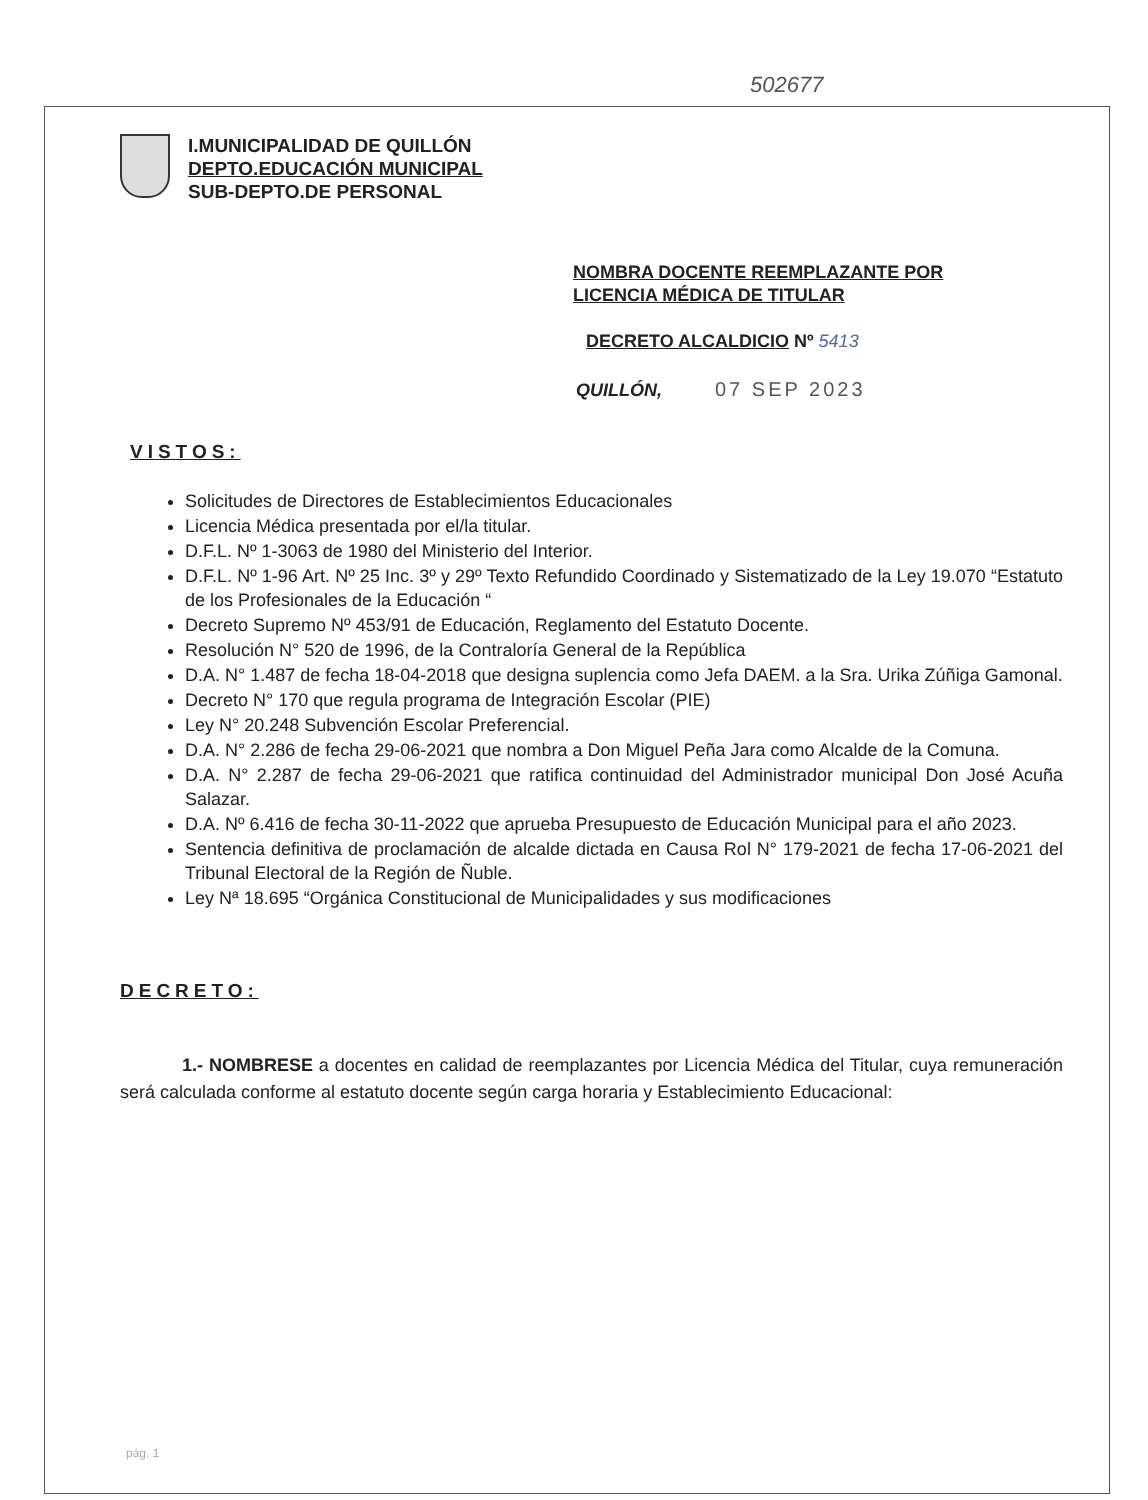502677
I.MUNICIPALIDAD DE QUILLÓN
DEPTO.EDUCACIÓN MUNICIPAL
SUB-DEPTO.DE PERSONAL
NOMBRA DOCENTE REEMPLAZANTE POR
LICENCIA MÉDICA DE TITULAR
DECRETO ALCALDICIO Nº 5413
QUILLÓN, 07 SEP 2023
VISTOS:
Solicitudes de Directores de Establecimientos Educacionales
Licencia Médica presentada por el/la titular.
D.F.L. Nº 1-3063 de 1980 del Ministerio del Interior.
D.F.L. Nº 1-96 Art. Nº 25 Inc. 3º y 29º Texto Refundido Coordinado y Sistematizado de la Ley 19.070 “Estatuto de los Profesionales de la Educación “
Decreto Supremo Nº 453/91 de Educación, Reglamento del Estatuto Docente.
Resolución N° 520 de 1996, de la Contraloría General de la República
D.A. N° 1.487 de fecha 18-04-2018 que designa suplencia como Jefa DAEM. a la Sra. Urika Zúñiga Gamonal.
Decreto N° 170 que regula programa de Integración Escolar (PIE)
Ley N° 20.248 Subvención Escolar Preferencial.
D.A. N° 2.286 de fecha 29-06-2021 que nombra a Don Miguel Peña Jara como Alcalde de la Comuna.
D.A. N° 2.287 de fecha 29-06-2021 que ratifica continuidad del Administrador municipal Don José Acuña Salazar.
D.A. Nº 6.416 de fecha 30-11-2022 que aprueba Presupuesto de Educación Municipal para el año 2023.
Sentencia definitiva de proclamación de alcalde dictada en Causa Rol N° 179-2021 de fecha 17-06-2021 del Tribunal Electoral de la Región de Ñuble.
Ley Nª 18.695 “Orgánica Constitucional de Municipalidades y sus modificaciones
DECRETO:
1.- NOMBRESE a docentes en calidad de reemplazantes por Licencia Médica del Titular, cuya remuneración será calculada conforme al estatuto docente según carga horaria y Establecimiento Educacional:
pág. 1